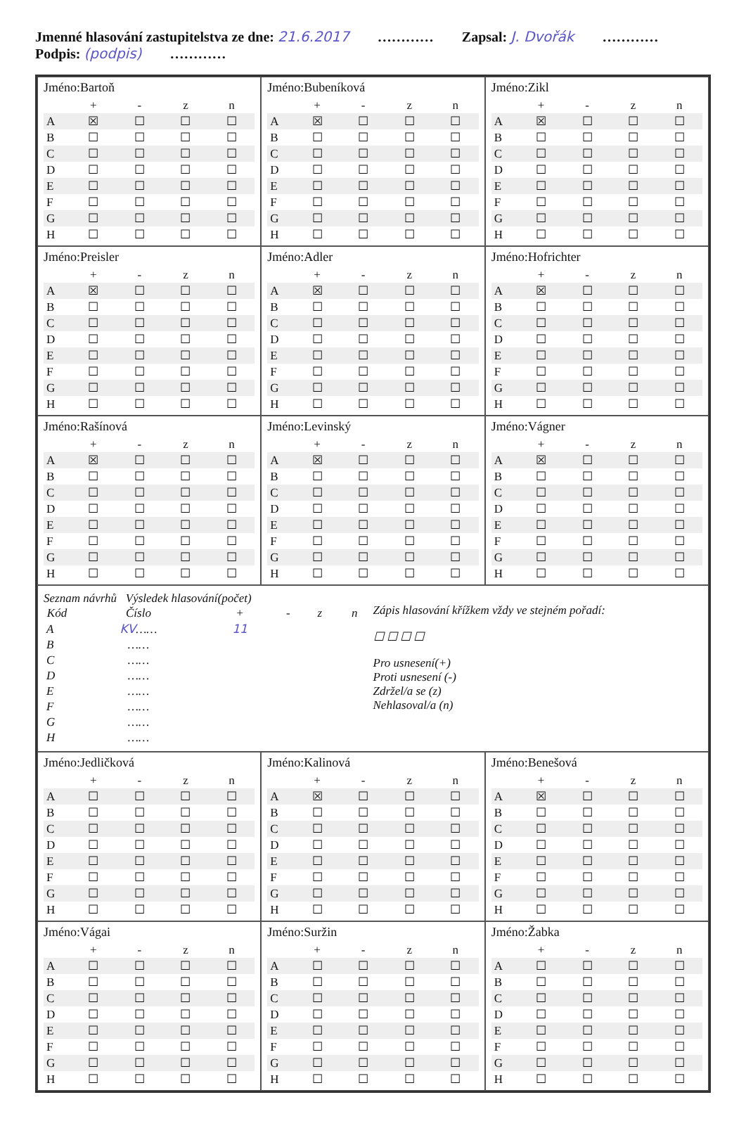Jmenné hlasování zastupitelstva ze dne: 21.6.2017 ………… Zapsal: J. Dvořák ………… Podpis: (podpis) …………
Jméno:Bartoň
| | + | - | z | n |
| --- | --- | --- | --- | --- |
| A | ☒ | ☐ | ☐ | ☐ |
| B | ☐ | ☐ | ☐ | ☐ |
| C | ☐ | ☐ | ☐ | ☐ |
| D | ☐ | ☐ | ☐ | ☐ |
| E | ☐ | ☐ | ☐ | ☐ |
| F | ☐ | ☐ | ☐ | ☐ |
| G | ☐ | ☐ | ☐ | ☐ |
| H | ☐ | ☐ | ☐ | ☐ |
Jméno:Bubeníková
| | + | - | z | n |
| --- | --- | --- | --- | --- |
| A | ☒ | ☐ | ☐ | ☐ |
| B | ☐ | ☐ | ☐ | ☐ |
| C | ☐ | ☐ | ☐ | ☐ |
| D | ☐ | ☐ | ☐ | ☐ |
| E | ☐ | ☐ | ☐ | ☐ |
| F | ☐ | ☐ | ☐ | ☐ |
| G | ☐ | ☐ | ☐ | ☐ |
| H | ☐ | ☐ | ☐ | ☐ |
Jméno:Zikl
| | + | - | z | n |
| --- | --- | --- | --- | --- |
| A | ☒ | ☐ | ☐ | ☐ |
| B | ☐ | ☐ | ☐ | ☐ |
| C | ☐ | ☐ | ☐ | ☐ |
| D | ☐ | ☐ | ☐ | ☐ |
| E | ☐ | ☐ | ☐ | ☐ |
| F | ☐ | ☐ | ☐ | ☐ |
| G | ☐ | ☐ | ☐ | ☐ |
| H | ☐ | ☐ | ☐ | ☐ |
Jméno:Preisler
| | + | - | z | n |
| --- | --- | --- | --- | --- |
| A | ☒ | ☐ | ☐ | ☐ |
| B | ☐ | ☐ | ☐ | ☐ |
| C | ☐ | ☐ | ☐ | ☐ |
| D | ☐ | ☐ | ☐ | ☐ |
| E | ☐ | ☐ | ☐ | ☐ |
| F | ☐ | ☐ | ☐ | ☐ |
| G | ☐ | ☐ | ☐ | ☐ |
| H | ☐ | ☐ | ☐ | ☐ |
Jméno:Adler
| | + | - | z | n |
| --- | --- | --- | --- | --- |
| A | ☒ | ☐ | ☐ | ☐ |
| B | ☐ | ☐ | ☐ | ☐ |
| C | ☐ | ☐ | ☐ | ☐ |
| D | ☐ | ☐ | ☐ | ☐ |
| E | ☐ | ☐ | ☐ | ☐ |
| F | ☐ | ☐ | ☐ | ☐ |
| G | ☐ | ☐ | ☐ | ☐ |
| H | ☐ | ☐ | ☐ | ☐ |
Jméno:Hofrichter
| | + | - | z | n |
| --- | --- | --- | --- | --- |
| A | ☒ | ☐ | ☐ | ☐ |
| B | ☐ | ☐ | ☐ | ☐ |
| C | ☐ | ☐ | ☐ | ☐ |
| D | ☐ | ☐ | ☐ | ☐ |
| E | ☐ | ☐ | ☐ | ☐ |
| F | ☐ | ☐ | ☐ | ☐ |
| G | ☐ | ☐ | ☐ | ☐ |
| H | ☐ | ☐ | ☐ | ☐ |
Jméno:Rašínová
| | + | - | z | n |
| --- | --- | --- | --- | --- |
| A | ☒ | ☐ | ☐ | ☐ |
| B | ☐ | ☐ | ☐ | ☐ |
| C | ☐ | ☐ | ☐ | ☐ |
| D | ☐ | ☐ | ☐ | ☐ |
| E | ☐ | ☐ | ☐ | ☐ |
| F | ☐ | ☐ | ☐ | ☐ |
| G | ☐ | ☐ | ☐ | ☐ |
| H | ☐ | ☐ | ☐ | ☐ |
Jméno:Levinský
| | + | - | z | n |
| --- | --- | --- | --- | --- |
| A | ☒ | ☐ | ☐ | ☐ |
| B | ☐ | ☐ | ☐ | ☐ |
| C | ☐ | ☐ | ☐ | ☐ |
| D | ☐ | ☐ | ☐ | ☐ |
| E | ☐ | ☐ | ☐ | ☐ |
| F | ☐ | ☐ | ☐ | ☐ |
| G | ☐ | ☐ | ☐ | ☐ |
| H | ☐ | ☐ | ☐ | ☐ |
Jméno:Vágner
| | + | - | z | n |
| --- | --- | --- | --- | --- |
| A | ☒ | ☐ | ☐ | ☐ |
| B | ☐ | ☐ | ☐ | ☐ |
| C | ☐ | ☐ | ☐ | ☐ |
| D | ☐ | ☐ | ☐ | ☐ |
| E | ☐ | ☐ | ☐ | ☐ |
| F | ☐ | ☐ | ☐ | ☐ |
| G | ☐ | ☐ | ☐ | ☐ |
| H | ☐ | ☐ | ☐ | ☐ |
Seznam návrhů Výsledek hlasování(počet)
| Kód | Číslo | + | - | z | n |
| --- | --- | --- | --- | --- | --- |
| A | KV …… | 11 | | | |
| B | …… | | | | |
| C | …… | | | | |
| D | …… | | | | |
| E | …… | | | | |
| F | …… | | | | |
| G | …… | | | | |
| H | …… | | | | |
Zápis hlasování křížkem vždy ve stejném pořadí:
☐ ☐ ☐ ☐
Pro usnesení(+)
Proti usnesení (-)
Zdržel/a se (z)
Nehlasoval/a (n)
Jméno:Jedličková
| | + | - | z | n |
| --- | --- | --- | --- | --- |
| A | ☐ | ☐ | ☐ | ☐ |
| B | ☐ | ☐ | ☐ | ☐ |
| C | ☐ | ☐ | ☐ | ☐ |
| D | ☐ | ☐ | ☐ | ☐ |
| E | ☐ | ☐ | ☐ | ☐ |
| F | ☐ | ☐ | ☐ | ☐ |
| G | ☐ | ☐ | ☐ | ☐ |
| H | ☐ | ☐ | ☐ | ☐ |
Jméno:Kalinová
| | + | - | z | n |
| --- | --- | --- | --- | --- |
| A | ☒ | ☐ | ☐ | ☐ |
| B | ☐ | ☐ | ☐ | ☐ |
| C | ☐ | ☐ | ☐ | ☐ |
| D | ☐ | ☐ | ☐ | ☐ |
| E | ☐ | ☐ | ☐ | ☐ |
| F | ☐ | ☐ | ☐ | ☐ |
| G | ☐ | ☐ | ☐ | ☐ |
| H | ☐ | ☐ | ☐ | ☐ |
Jméno:Benešová
| | + | - | z | n |
| --- | --- | --- | --- | --- |
| A | ☒ | ☐ | ☐ | ☐ |
| B | ☐ | ☐ | ☐ | ☐ |
| C | ☐ | ☐ | ☐ | ☐ |
| D | ☐ | ☐ | ☐ | ☐ |
| E | ☐ | ☐ | ☐ | ☐ |
| F | ☐ | ☐ | ☐ | ☐ |
| G | ☐ | ☐ | ☐ | ☐ |
| H | ☐ | ☐ | ☐ | ☐ |
Jméno:Vágai
| | + | - | z | n |
| --- | --- | --- | --- | --- |
| A | ☐ | ☐ | ☐ | ☐ |
| B | ☐ | ☐ | ☐ | ☐ |
| C | ☐ | ☐ | ☐ | ☐ |
| D | ☐ | ☐ | ☐ | ☐ |
| E | ☐ | ☐ | ☐ | ☐ |
| F | ☐ | ☐ | ☐ | ☐ |
| G | ☐ | ☐ | ☐ | ☐ |
| H | ☐ | ☐ | ☐ | ☐ |
Jméno:Suržin
| | + | - | z | n |
| --- | --- | --- | --- | --- |
| A | ☐ | ☐ | ☐ | ☐ |
| B | ☐ | ☐ | ☐ | ☐ |
| C | ☐ | ☐ | ☐ | ☐ |
| D | ☐ | ☐ | ☐ | ☐ |
| E | ☐ | ☐ | ☐ | ☐ |
| F | ☐ | ☐ | ☐ | ☐ |
| G | ☐ | ☐ | ☐ | ☐ |
| H | ☐ | ☐ | ☐ | ☐ |
Jméno:Žabka
| | + | - | z | n |
| --- | --- | --- | --- | --- |
| A | ☐ | ☐ | ☐ | ☐ |
| B | ☐ | ☐ | ☐ | ☐ |
| C | ☐ | ☐ | ☐ | ☐ |
| D | ☐ | ☐ | ☐ | ☐ |
| E | ☐ | ☐ | ☐ | ☐ |
| F | ☐ | ☐ | ☐ | ☐ |
| G | ☐ | ☐ | ☐ | ☐ |
| H | ☐ | ☐ | ☐ | ☐ |